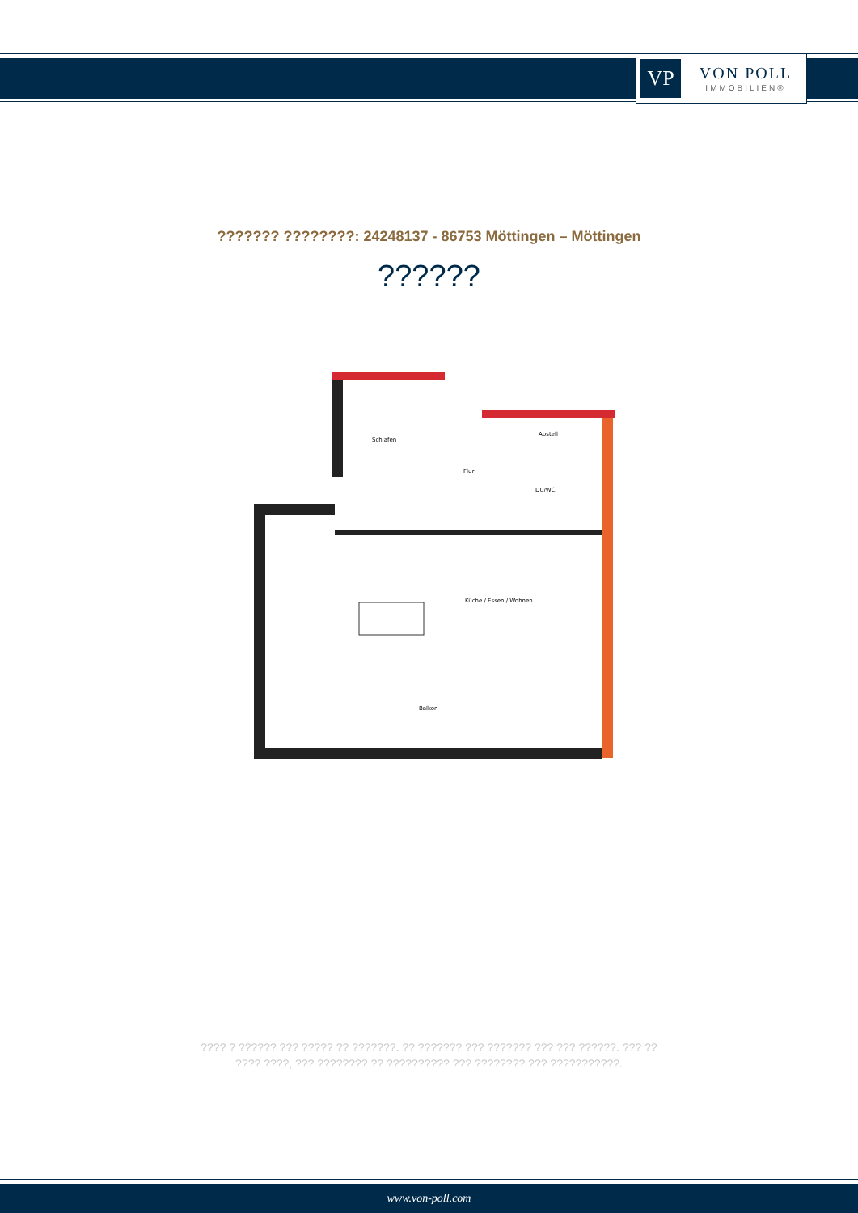VP
VON POLL
IMMOBILIEN®
??????? ????????: 24248137 - 86753 Möttingen – Möttingen
??????
Schlafen
Abstell
Flur
DU/WC
Küche / Essen / Wohnen
Balkon
???? ? ?????? ??? ????? ?? ???????. ?? ??????? ??? ??????? ??? ??? ??????. ??? ??
???? ????, ??? ???????? ?? ?????????? ??? ???????? ??? ???????????.
www.von-poll.com